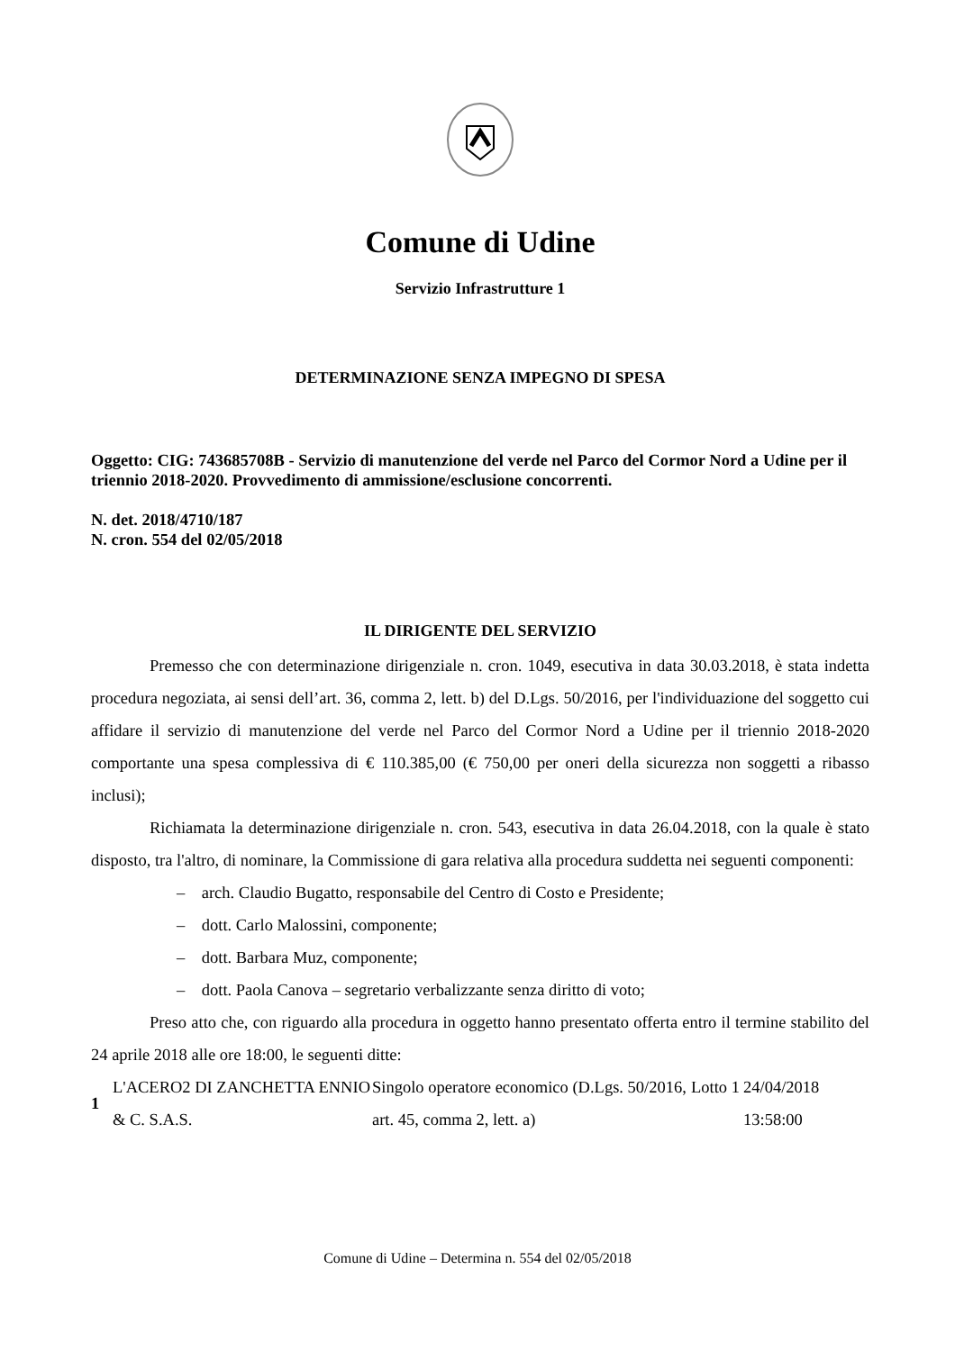Comune di Udine
Servizio Infrastrutture 1
DETERMINAZIONE SENZA IMPEGNO DI SPESA
Oggetto: CIG: 743685708B - Servizio di manutenzione del verde nel Parco del Cormor Nord a Udine per il triennio 2018-2020. Provvedimento di ammissione/esclusione concorrenti.
N. det. 2018/4710/187
N. cron. 554 del 02/05/2018
IL DIRIGENTE DEL SERVIZIO
Premesso che con determinazione dirigenziale n. cron. 1049, esecutiva in data 30.03.2018, è stata indetta procedura negoziata, ai sensi dell’art. 36, comma 2, lett. b) del D.Lgs. 50/2016, per l'individuazione del soggetto cui affidare il servizio di manutenzione del verde nel Parco del Cormor Nord a Udine per il triennio 2018-2020 comportante una spesa complessiva di € 110.385,00 (€ 750,00 per oneri della sicurezza non soggetti a ribasso inclusi);
Richiamata la determinazione dirigenziale n. cron. 543, esecutiva in data 26.04.2018, con la quale è stato disposto, tra l'altro, di nominare, la Commissione di gara relativa alla procedura suddetta nei seguenti componenti:
– arch. Claudio Bugatto, responsabile del Centro di Costo e Presidente;
– dott. Carlo Malossini, componente;
– dott. Barbara Muz, componente;
– dott. Paola Canova – segretario verbalizzante senza diritto di voto;
Preso atto che, con riguardo alla procedura in oggetto hanno presentato offerta entro il termine stabilito del 24 aprile 2018 alle ore 18:00, le seguenti ditte:
| 1 | L'ACERO2 DI ZANCHETTA ENNIO & C. S.A.S. | Singolo operatore economico (D.Lgs. 50/2016, art. 45, comma 2, lett. a) | Lotto 1 | 24/04/2018 13:58:00 |
Comune di Udine – Determina n. 554 del 02/05/2018